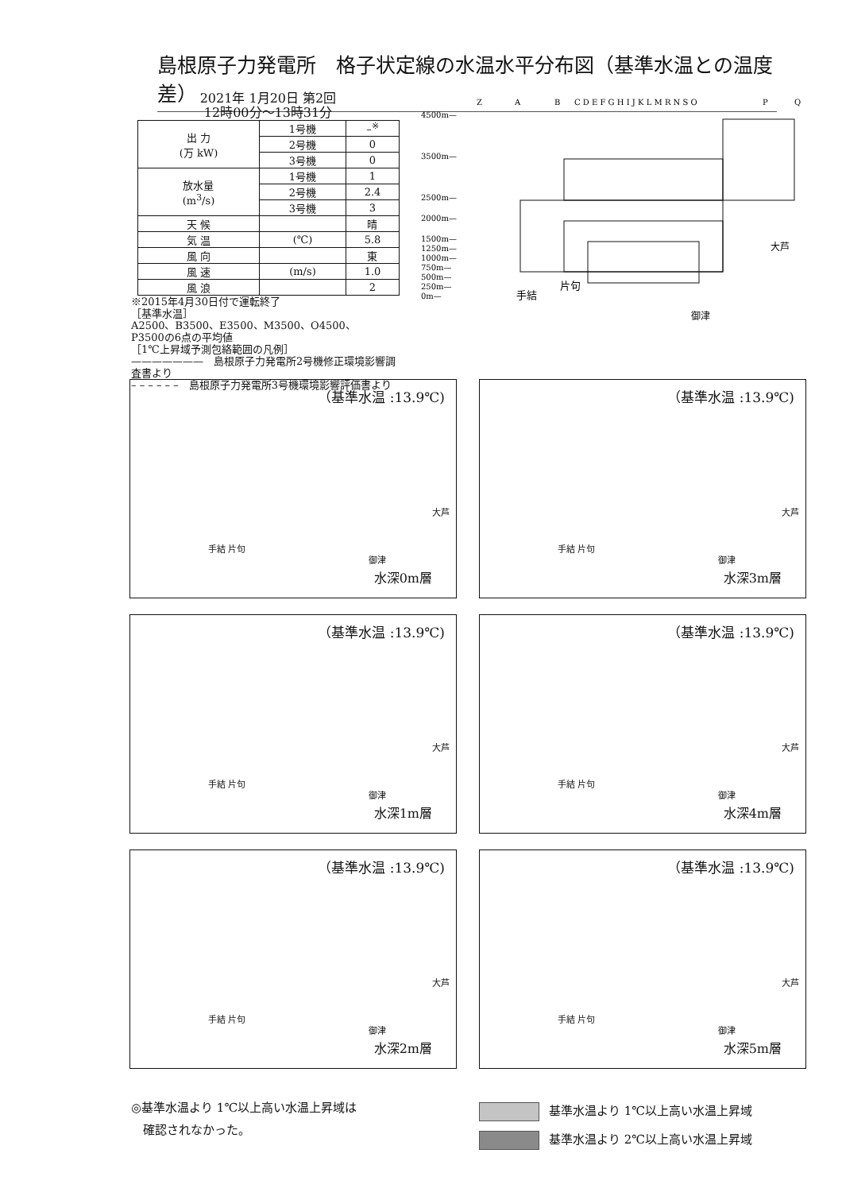島根原子力発電所　格子状定線の水温水平分布図（基準水温との温度差）
2021年 1月20日 第2回
12時00分～13時31分
| 出 力 (万 kW) | 1号機 | –<sup>※</sup> |
| | 2号機 | 0 |
| | 3号機 | 0 |
| 放水量 (m<sup>3</sup>/s) | 1号機 | 1 |
| | 2号機 | 2.4 |
| | 3号機 | 3 |
| 天 候 | | 晴 |
| 気 温 | (℃) | 5.8 |
| 風 向 | | 東 |
| 風 速 | (m/s) | 1.0 |
| 風 浪 | | 2 |
※2015年4月30日付で運転終了
［基準水温］
A2500、B3500、E3500、M3500、O4500、
P3500の6点の平均値
［1℃上昇域予測包絡範囲の凡例］
———————　島根原子力発電所2号機修正環境影響調査書より
– – – – – –　島根原子力発電所3号機環境影響評価書より
Z
A
B
C D E F G H I J K L M R N S O
P
Q
4500m—
3500m—
2500m—
2000m—
1500m—
1250m—
1000m—
750m—
500m—
250m—
0m—
手結
片句
御津
大芦
（基準水温 :13.9℃)
手結 片句
御津
大芦
水深0m層
（基準水温 :13.9℃)
手結 片句
御津
大芦
水深3m層
（基準水温 :13.9℃)
手結 片句
御津
大芦
水深1m層
（基準水温 :13.9℃)
手結 片句
御津
大芦
水深4m層
（基準水温 :13.9℃)
手結 片句
御津
大芦
水深2m層
（基準水温 :13.9℃)
手結 片句
御津
大芦
水深5m層
◎基準水温より 1℃以上高い水温上昇域は
　確認されなかった。
基準水温より 1℃以上高い水温上昇域
基準水温より 2℃以上高い水温上昇域